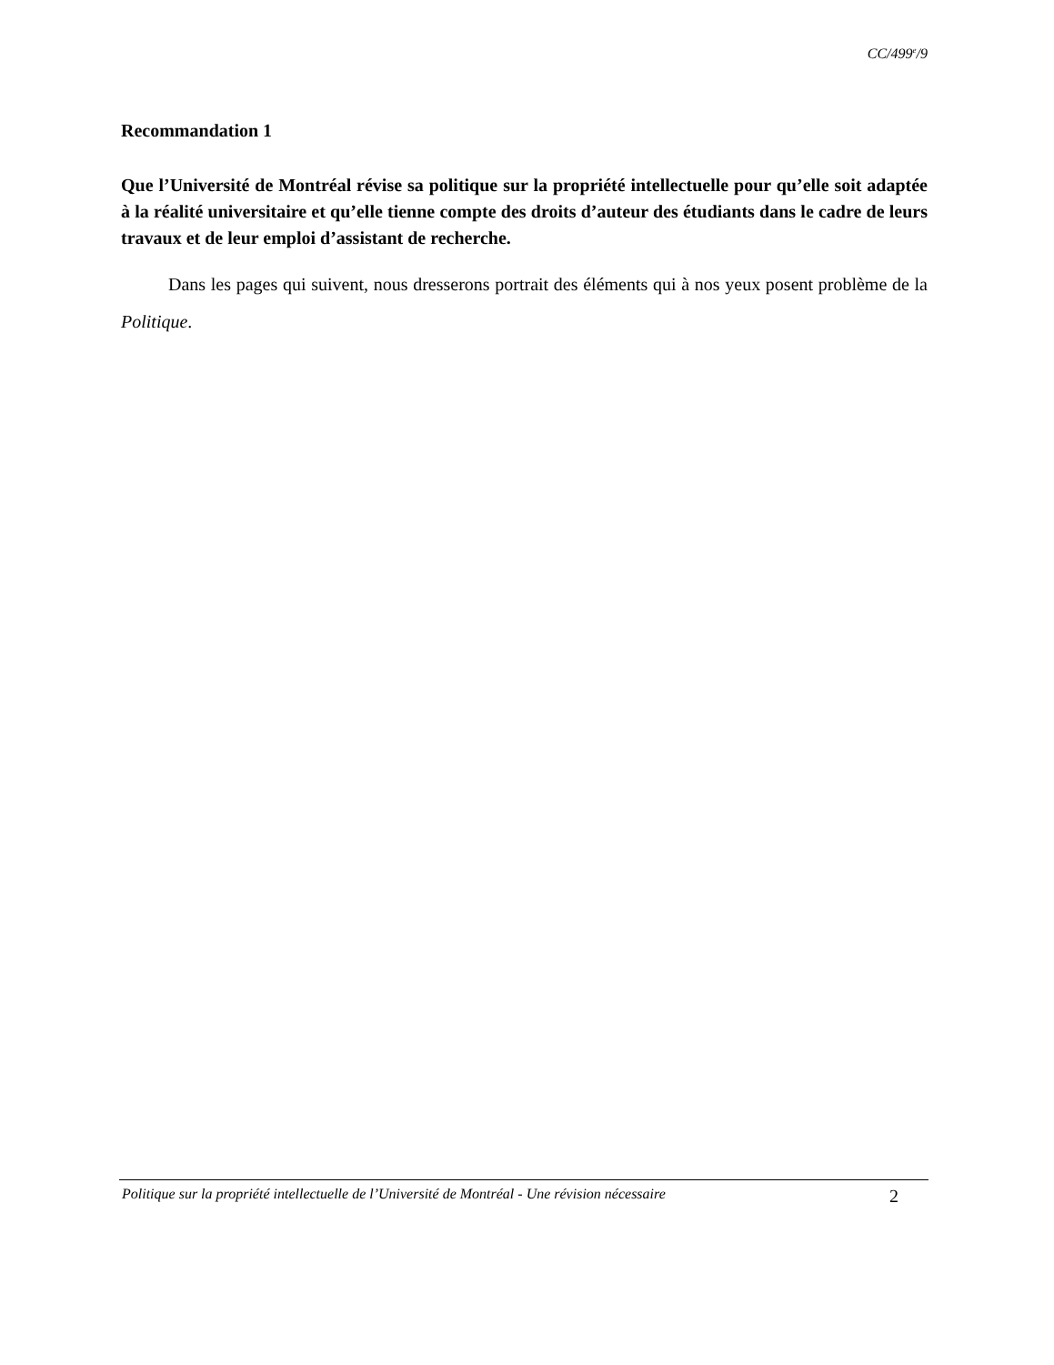CC/499<sup>e</sup>/9
Recommandation 1
Que l’Université de Montréal révise sa politique sur la propriété intellectuelle pour qu’elle soit adaptée à la réalité universitaire et qu’elle tienne compte des droits d’auteur des étudiants dans le cadre de leurs travaux et de leur emploi d’assistant de recherche.
Dans les pages qui suivent, nous dresserons portrait des éléments qui à nos yeux posent problème de la Politique.
Politique sur la propriété intellectuelle de l’Université de Montréal - Une révision nécessaire 2